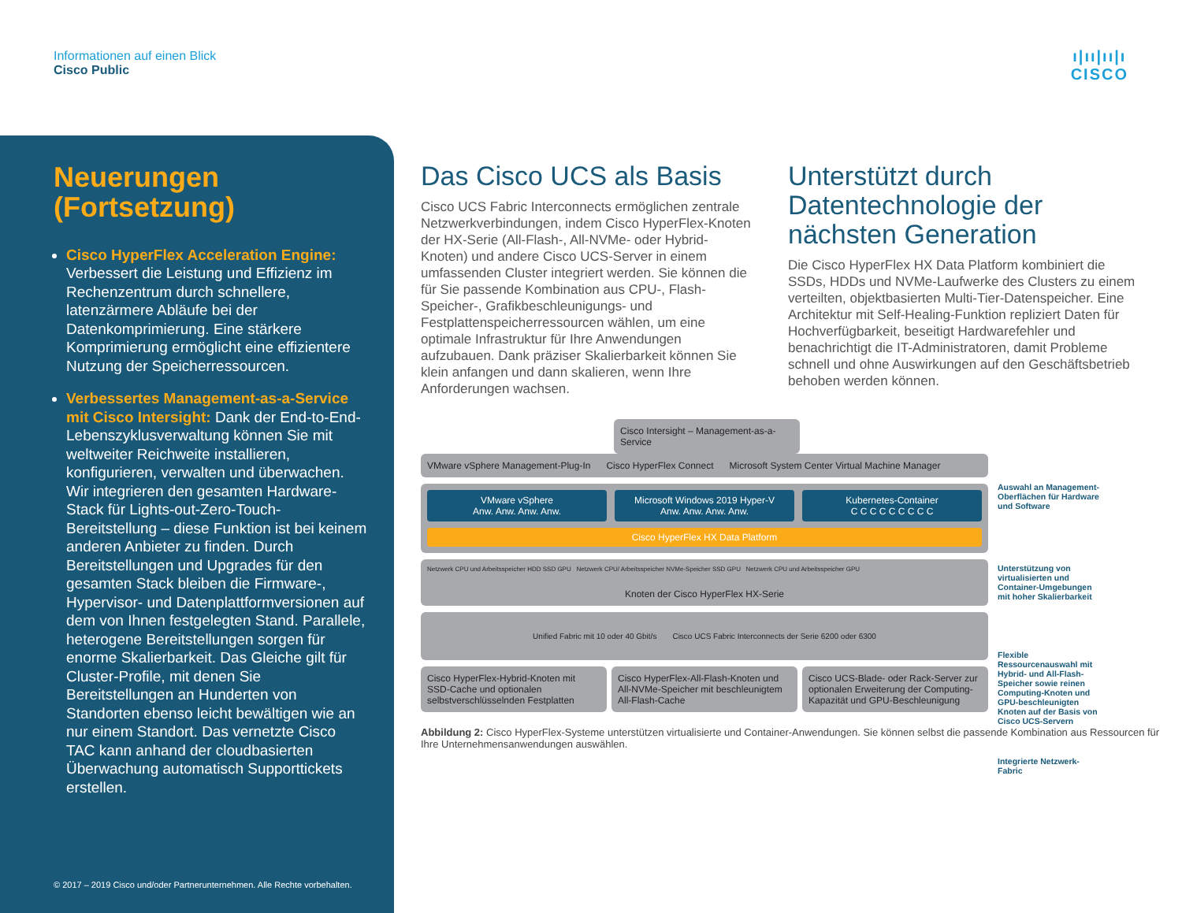Informationen auf einen Blick
Cisco Public
ı|ıı|ıı|ı
CISCO
Neuerungen (Fortsetzung)
Cisco HyperFlex Acceleration Engine: Verbessert die Leistung und Effizienz im Rechenzentrum durch schnellere, latenzärmere Abläufe bei der Datenkomprimierung. Eine stärkere Komprimierung ermöglicht eine effizientere Nutzung der Speicherressourcen.
Verbessertes Management-as-a-Service mit Cisco Intersight: Dank der End-to-End-Lebenszyklusverwaltung können Sie mit weltweiter Reichweite installieren, konfigurieren, verwalten und überwachen. Wir integrieren den gesamten Hardware-Stack für Lights-out-Zero-Touch-Bereitstellung – diese Funktion ist bei keinem anderen Anbieter zu finden. Durch Bereitstellungen und Upgrades für den gesamten Stack bleiben die Firmware-, Hypervisor- und Datenplattformversionen auf dem von Ihnen festgelegten Stand. Parallele, heterogene Bereitstellungen sorgen für enorme Skalierbarkeit. Das Gleiche gilt für Cluster-Profile, mit denen Sie Bereitstellungen an Hunderten von Standorten ebenso leicht bewältigen wie an nur einem Standort. Das vernetzte Cisco TAC kann anhand der cloudbasierten Überwachung automatisch Supporttickets erstellen.
© 2017 – 2019 Cisco und/oder Partnerunternehmen. Alle Rechte vorbehalten.
Das Cisco UCS als Basis
Cisco UCS Fabric Interconnects ermöglichen zentrale Netzwerkverbindungen, indem Cisco HyperFlex-Knoten der HX-Serie (All-Flash-, All-NVMe- oder Hybrid-Knoten) und andere Cisco UCS-Server in einem umfassenden Cluster integriert werden. Sie können die für Sie passende Kombination aus CPU-, Flash-Speicher-, Grafikbeschleunigungs- und Festplattenspeicherressourcen wählen, um eine optimale Infrastruktur für Ihre Anwendungen aufzubauen. Dank präziser Skalierbarkeit können Sie klein anfangen und dann skalieren, wenn Ihre Anforderungen wachsen.
Unterstützt durch Datentechnologie der nächsten Generation
Die Cisco HyperFlex HX Data Platform kombiniert die SSDs, HDDs und NVMe-Laufwerke des Clusters zu einem verteilten, objektbasierten Multi-Tier-Datenspeicher. Eine Architektur mit Self-Healing-Funktion repliziert Daten für Hochverfügbarkeit, beseitigt Hardwarefehler und benachrichtigt die IT-Administratoren, damit Probleme schnell und ohne Auswirkungen auf den Geschäftsbetrieb behoben werden können.
Cisco Intersight – Management-as-a-Service
VMware vSphere Management-Plug-In Cisco HyperFlex Connect Microsoft System Center Virtual Machine Manager
VMware vSphere
Anw. Anw. Anw. Anw.
Microsoft Windows 2019 Hyper-V
Anw. Anw. Anw. Anw.
Kubernetes-Container
C C C C C C C C C
Cisco HyperFlex HX Data Platform
Netzwerk CPU und Arbeitsspeicher HDD SSD GPU Netzwerk CPU/ Arbeitsspeicher NVMe-Speicher SSD GPU Netzwerk CPU und Arbeitsspeicher GPU
Knoten der Cisco HyperFlex HX-Serie
Unified Fabric mit 10 oder 40 Gbit/s Cisco UCS Fabric Interconnects der Serie 6200 oder 6300
Cisco HyperFlex-Hybrid-Knoten mit SSD-Cache und optionalen selbstverschlüsselnden Festplatten
Cisco HyperFlex-All-Flash-Knoten und All-NVMe-Speicher mit beschleunigtem All-Flash-Cache
Cisco UCS-Blade- oder Rack-Server zur optionalen Erweiterung der Computing-Kapazität und GPU-Beschleunigung
Abbildung 2: Cisco HyperFlex-Systeme unterstützen virtualisierte und Container-Anwendungen. Sie können selbst die passende Kombination aus Ressourcen für Ihre Unternehmensanwendungen auswählen.
Auswahl an Management-Oberflächen für Hardware und Software
Unterstützung von virtualisierten und Container-Umgebungen mit hoher Skalierbarkeit
Flexible Ressourcenauswahl mit Hybrid- und All-Flash-Speicher sowie reinen Computing-Knoten und GPU-beschleunigten Knoten auf der Basis von Cisco UCS-Servern
Integrierte Netzwerk-Fabric